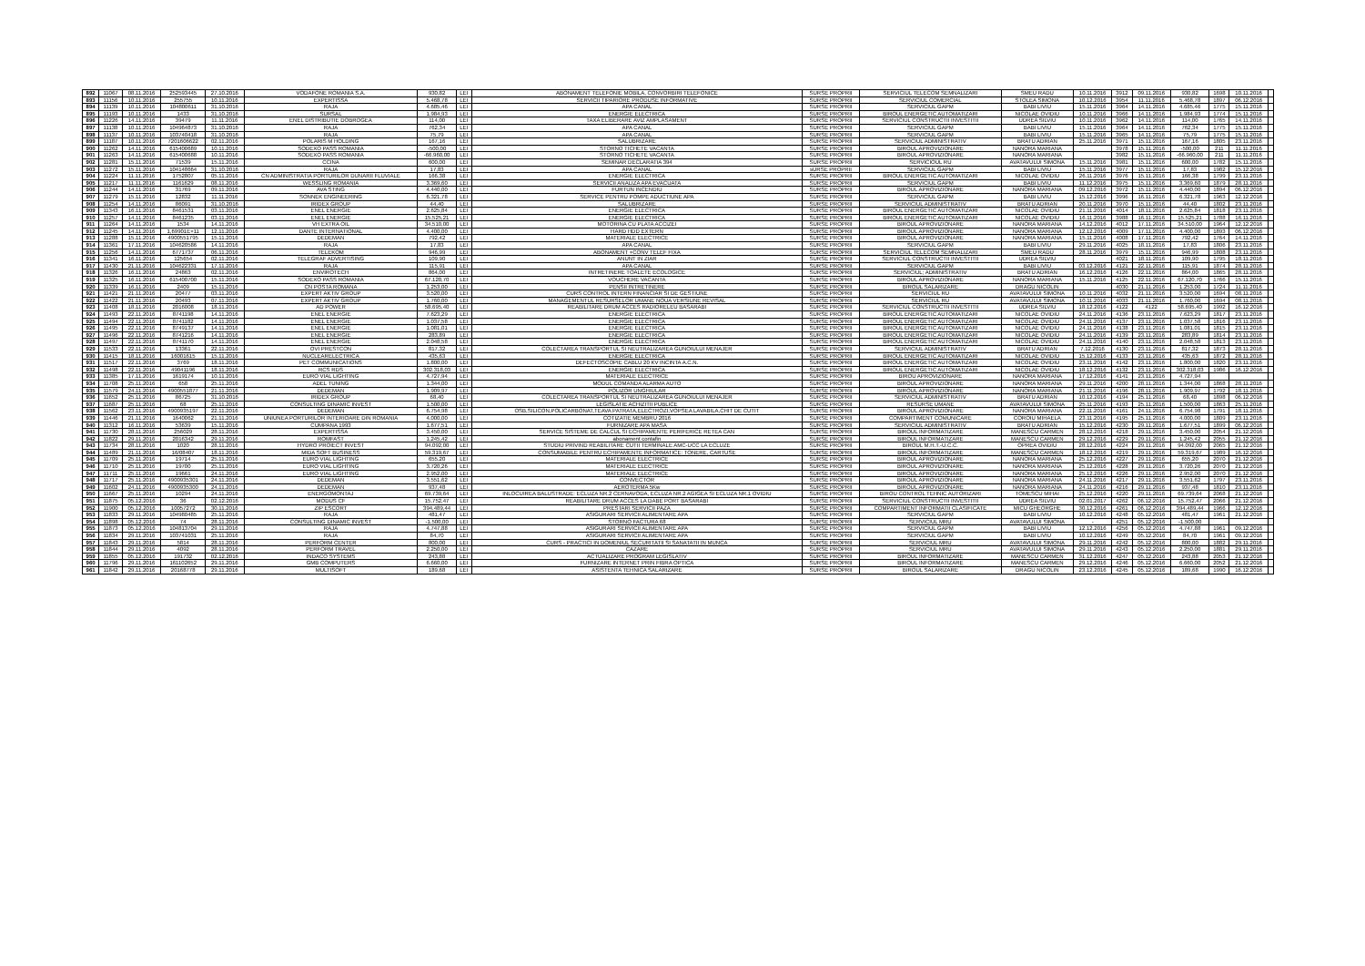| 892 | 11067 | 08.11.2016 | 252593445 | 27.10.2016 | VODAFONE ROMANIA S.A. | 930,82 | LEI | ABONAMENT TELEFONIE MOBILA, CONVORBIRI TELEFONICE | SURSE PROPRII | SERVICIUL TELECOM SEMNALIZARI | SMEU RADU | 10.11.2016 | 3912 | 09.11.2016 | 930,82 | 1698 | 10.11.2016 | |
| 893 | 11156 | 10.11.2016 | 255755 | 10.11.2016 | EXPERTISSA | 5.468,78 | LEI | SERVICII TIPARIORE PRODUSE INFORMATIVE | SURSE PROPRII | SERVICIUL COMERCIAL | STOLEA SIMONA | 10.12.2016 | 3954 | 11.11.2016 | 5.468,78 | 1897 | 06.12.2016 | |
| 894 | 11139 | 10.11.2016 | 104800611 | 31.10.2016 | RAJA | 4.685,46 | LEI | APA CANAL | SURSE PROPRII | SERVICIUL GAPM | BABI LIVIU | 15.11.2016 | 3964 | 14.11.2016 | 4.685,46 | 1775 | 15.11.2016 | |
| 895 | 11193 | 10.11.2016 | 1433 | 31.10.2016 | SURSAL | 1.984,93 | LEI | ENERGIE ELECTRICA | SURSE PROPRII | BIROUL ENERGETIC AUTOMATIZARI | NICOLAE OVIDIU | 10.11.2016 | 3966 | 14.11.2016 | 1.984,93 | 1774 | 15.11.2016 | |
| 896 | 11226 | 14.11.2016 | 39479 | 11.11.2016 | ENEL DISTRIBUTIE DOBROGEA | 114,00 | LEI | TAXA ELIBERARE AVIZ AMPLASAMENT | SURSE PROPRII | SERVICIUL CONSTRUCTII INVESTITII | UDREA SILVIU | 10.11.2016 | 3962 | 14.11.2016 | 114,00 | 1765 | 14.11.2016 | |
| 897 | 11138 | 10.11.2016 | 104964873 | 31.10.2016 | RAJA | 762,34 | LEI | APA CANAL | SURSE PROPRII | SERVICIUL GAPM | BABI LIVIU | 15.11.2016 | 3964 | 14.11.2016 | 762,34 | 1775 | 15.11.2016 | |
| 898 | 11137 | 10.11.2016 | 103740418 | 31.10.2016 | RAJA | 75,79 | LEI | APA CANAL | SURSE PROPRII | SERVICIUL GAPM | BABI LIVIU | 15.11.2016 | 3965 | 14.11.2016 | 75,79 | 1775 | 15.11.2016 | |
| 899 | 11187 | 10.11.2016 | 7201606622 | 02.11.2016 | POLARIS M HOLDING | 167,16 | LEI | SALUBRIZARE | SURSE PROPRII | SERVICIUL ADMINISTRATIV | BRATU ADRIAN | 25.11.2016 | 3971 | 15.11.2016 | 167,16 | 1805 | 23.11.2016 | |
| 900 | 11262 | 14.11.2016 | 615400689 | 10.11.2016 | SODEXO PASS ROMANIA | -500,00 | LEI | STORNO TICHETE VACANTA | SURSE PROPRII | BIROUL APROVIZIONARE | NANORA MARIANA | | 3978 | 15.11.2016 | -500,00 | 211 | 11.11.2016 | |
| 901 | 11263 | 14.11.2016 | 615400688 | 10.11.2016 | SODEXO PASS ROMANIA | -66.960,00 | LEI | STORNO TICHETE VACANTA | SURSE PROPRII | BIROUL APROVIZIONARE | NANORA MARIANA | | 3982 | 15.11.2016 | -66.960,00 | 211 | 11.11.2016 | |
| 902 | 11281 | 15.11.2016 | 71539 | 15.11.2016 | CCINA | 600,00 | LEI | SEMINAR DECLARATIA 394 | SURSE PROPRII | SERVICIOUL RU | AVATAVULUI SIMONA | 15.11.2016 | 3981 | 15.11.2016 | 600,00 | 1782 | 15.11.2016 | |
| 903 | 11272 | 15.11.2016 | 104148664 | 31.10.2016 | RAJA | 17,83 | LEI | APA CANAL | sURSE PROPRII | SERVICIUL GAPM | BABI LIVIU | 15.11.2016 | 3977 | 15.11.2016 | 17,83 | 1982 | 15.12.2016 | |
| 904 | 11224 | 11.11.2016 | 1752807 | 05.11.2016 | CN ADMINISTRATIA PORTURILOR DUNARII FLUVIALE | 166,38 | LEI | ENERGIE ELECTRICA | SURSE PROPRII | BIROUL ENERGETIC AUTOMATIZARI | NICOLAE OVIDIU | 26.11.2016 | 3976 | 15.11.2016 | 166,38 | 1799 | 23.11.2016 | |
| 905 | 11217 | 11.11.2016 | 1161629 | 08.11.2016 | WESSLING ROMANIA | 3.369,60 | LEI | SERVICII ANALIZA APA EVACUATA | SURSE PROPRII | SERVICIUL GAPM | BABI LIVIU | 11.12.2016 | 3975 | 15.11.2016 | 3.369,60 | 1879 | 28.11.2016 | |
| 906 | 11244 | 14.11.2016 | 31769 | 09.11.2016 | AVA STING | 4.440,00 | LEI | FURTUN INCENDIU | SURSE PROPRII | BIROUL APROVIZIONARE | NANORA MARIANA | 09.12.2016 | 3972 | 15.11.2016 | 4.440,00 | 1894 | 06.12.2016 | |
| 907 | 11279 | 15.11.2016 | 12832 | 11.11.2016 | SONNEK ENGINEERING | 6.321,78 | LEI | SERVICE PENTRU POMPE ADUCTIUNE APA | SURSE PROPRII | SERVICIUL GAPM | BABI LIVIU | 15.12.2016 | 3996 | 16.11.2016 | 6.321,78 | 1963 | 12.12.2016 | |
| 908 | 11254 | 14.11.2016 | 86091 | 31.10.2016 | IRIDEX GROUP | 44,40 | LEI | SALUBRIZARE | SURSE PROPRII | SERVICIUL ADMINISTRATIV | BRATU ADRIAN | 20.11.2016 | 3970 | 15.11.2016 | 44,40 | 1802 | 23.11.2016 | |
| 909 | 11343 | 16.11.2016 | 8461531 | 03.11.2016 | ENEL ENERGIE | 2.625,84 | LEI | ENERGIE ELECTRICA | SURSE PROPRII | BIROUL ENERGETIC AUTOMATIZARI | NICOLAE OVIDIU | 21.11.2016 | 4014 | 18.11.2016 | 2.625,84 | 1818 | 23.11.2016 | |
| 910 | 11257 | 14.11.2016 | 8461235 | 03.11.2016 | ENEL ENERGIE | 15.525,21 | LEI | ENERGIE ELECTRICA | SURSE PROPRII | BIROUL ENERGETIC AUTOMATIZARI | NICOLAE OVIDIU | 16.11.2016 | 3988 | 16.11.2016 | 15.525,21 | 1788 | 16.11.2016 | |
| 911 | 11264 | 14.11.2016 | 1534 | 14.11.2016 | VH EXTRA OIL | 34.510,00 | LEI | MOTORINA CU PLATA ACCIZEI | SURSE PROPRII | BIROUL APROVIZIONARE | NANORA MARIANA | 14.12.2016 | 4012 | 17.11.2016 | 34.510,00 | 1964 | 12.12.2016 | |
| 912 | 11245 | 14.11.2016 | 1,69901E+11 | 12.11.2016 | DANTE INTERNATIONAL | 4.400,00 | LEI | HARD HDD EXTERN | SURSE PROPRII | BIROUL APROVIZIONARE | NANORA MARIANA | 12.12.2016 | 4009 | 17.11.2016 | 4.400,00 | 1893 | 06.12.2016 | |
| 913 | 11288 | 15.11.2016 | 4900551795 | 15.11.2016 | DEDEMAN | 792,42 | LEI | MATERIALE ELECTRICE | SURSE PROPRII | BIROUL APROVIZIONARE | NANORA MARIANA | 15.11.2016 | 4008 | 17.11.2016 | 792,42 | 1764 | 14.11.2016 | |
| 914 | 11361 | 17.11.2016 | 104620586 | 14.11.2016 | RAJA | 17,83 | LEI | APA CANAL | SURSE PROPRII | SERVICIUL GAPM | BABI LIVIU | 29.11.2016 | 4025 | 18.11.2016 | 17,83 | 1806 | 23.11.2016 | |
| 915 | 11256 | 14.11.2016 | 6771737 | 06.11.2016 | TELEKOM | 946,99 | LEI | ABONAMENT +CONV TELEF FIXA | SURSE PROPRII | SERVICIUL TELECOM SEMNALIZARI | SMEU RADU | 28.11.2016 | 3979 | 15.11.2016 | 946,99 | 1808 | 23.11.2016 | |
| 916 | 11341 | 16.11.2016 | 125654 | 02.11.2016 | TELEGRAF ADVERTISING | 109,90 | LEI | ANUNT IN ZIAR | SURSE PROPRII | SERVICIUL CONSTRUCTII INVESTITII | UDREA SILVIU | | 4021 | 18.11.2016 | 109,90 | 1795 | 18.11.2016 | |
| 917 | 11430 | 21.11.2016 | 104622331 | 17.11.2016 | RAJA | 115,91 | LEI | APA CANAL | SURSE PROPRII | SERVICIUL GAPM | BABI LIVIU | 03.12.2016 | 4121 | 22.11.2016 | 115,91 | 1874 | 28.11.2016 | |
| 918 | 11326 | 16.11.2016 | 24863 | 02.11.2016 | ENVIROTECH | 864,00 | LEI | INTRETINERE TOALETE ECOLOGICE | SURSE PROPRII | SERVICIUL; ADMINISTRATIV | BRATU ADRIAN | 16.12.2016 | 4126 | 22.11.2016 | 864,00 | 1865 | 28.11.2016 | |
| 919 | 11325 | 16.11.2016 | 615400700 | 15.11.2016 | SODEXO PASS ROMANIA | 67.120,70 | LEI | VOUCHERE VACANTA | SURSE PROPRII | BIROUL APROVIZIONARE | NANORA MARIANA | 15.11.2016 | 4125 | 22.11.2016 | 67.120,70 | 1766 | 15.11.2016 | |
| 920 | 11339 | 16.11.2016 | 2409 | 15.11.2016 | CN POSTA ROMANA | 1.253,00 | LEI | PENSII INTRETINERE | SURSE PROPRII | BIROUL SALARIZARE | DRAGU NICOLIN | | 4030 | 21.11.2016 | 1.253,00 | 1724 | 11.11.2016 | |
| 921 | 11421 | 21.11.2016 | 20477 | 03.11.2016 | EXPERT AKTIV GROUP | 3.520,00 | LEI | CURS CONTROL INTERN FINANCIAR SI DE GESTIUNE | SURSE PROPRII | SERVICIUL RU | AVATAVULUI SIMONA | 10.11.2016 | 4032 | 21.11.2016 | 3.520,00 | 1694 | 08.11.2016 | |
| 922 | 11422 | 21.11.2016 | 20493 | 07.11.2016 | EXPERT AKTIV GROUP | 1.760,00 | LEI | MANAGEMENTUL RESURSELOR UMANE NOUA VERSIUNE REVISAL | SURSE PROPRII | SERVICIUL RU | AVATAVULUI SIMONA | 10.11.2016 | 4033 | 21.11.2016 | 1.760,00 | 1694 | 08.11.2016 | |
| 923 | 11408 | 18.11.2016 | 2016008 | 18.11.2016 | AD POWER | 58.695,40 | LEI | REABILITARE DRUM ACCES RADIORELEU BASARABI | SURSE PROPRII | SERVICIUL CONSTRUCTII INVESTITII | UDREA SILVIU | 18.12.2016 | 4122 | 4122 | 58.695,40 | 1992 | 16.12.2016 | |
| 924 | 11493 | 22.11.2016 | 8741198 | 14.11.2016 | ENEL ENERGIE | 7.623,29 | LEI | ENERGIE ELECTRICA | SURSE PROPRII | BIROUL ENERGETIC AUTOMATIZARI | NICOLAE OVIDIU | 24.11.2016 | 4136 | 23.11.2016 | 7.623,29 | 1817 | 23.11.2016 | |
| 925 | 11494 | 22.11.2016 | 8741182 | 14.11.2016 | ENEL ENERGIE | 1.037,58 | LEI | ENERGIE ELECTRICA | SURSE PROPRII | BIROUL ENERGETIC AUTOMATIZARI | NICOLAE OVIDIU | 24.11.2016 | 4137 | 23.11.2016 | 1.037,58 | 1816 | 23.11.2016 | |
| 926 | 11495 | 22.11.2016 | 8749137 | 14.11.2016 | ENEL ENERGIE | 1.081,01 | LEI | ENERGIE ELECTRICA | SURSE PROPRII | BIROUL ENERGETIC AUTOMATIZARI | NICOLAE OVIDIU | 24.11.2016 | 4138 | 23.11.2016 | 1.081,01 | 1815 | 23.11.2016 | |
| 927 | 11496 | 22.11.2016 | 8741216 | 14.11.2016 | ENEL ENERGIE | 283,89 | LEI | ENERGIE ELECTRICA | SURSE PROPRII | BIROUL ENERGETIC AUTOMATIZARI | NICOLAE OVIDIU | 24.11.2016 | 4139 | 23.11.2016 | 283,89 | 1814 | 23.11.2016 | |
| 928 | 11497 | 22.11.2016 | 8741170 | 14.11.2016 | ENEL ENERGIE | 2.048,58 | LEI | ENERGIE ELECTRICA | SURSE PROPRII | BIROUL ENERGETIC AUTOMATIZARI | NICOLAE OVIDIU | 24.11.2016 | 4140 | 23.11.2016 | 2.048,58 | 1813 | 23.11.2016 | |
| 929 | 11533 | 22.11.2016 | 13361 | 22.11.2016 | OVI PRESTCON | 817,32 | LEI | COLECTAREA TRANSPORTUL SI NEUTRALIZAREA GUNOIULUI MENAJER | SURSE PROPRII | SERVICIUL ADMINISTRATIV | BRATU ADRIAN | 7.12.2016 | 4130 | 23.11.2016 | 817,32 | 1873 | 28.11.2016 | |
| 930 | 11415 | 18.11.2016 | 16001615 | 15.11.2016 | NUCLEARELECTRICA | 435,63 | LEI | ENERGIE ELECTRICA | SURSE PROPRII | BIROUL ENERGETIC AUTOMATIZARI | NICOLAE OVIDIU | 15.12.2016 | 4133 | 23.11.2016 | 435,63 | 1872 | 28.11.2016 | |
| 931 | 11517 | 22.11.2016 | 3769 | 18.11.2016 | PET COMMUNICATIONS | 1.800,00 | LEI | DEFECTOSCOPIE CABLU 20 KV INCINTA A.C.N. | SURSE PROPRII | BIROUL ENERGETIC AUTOMATIZARI | NICOLAE OVIDIU | 23.11.2016 | 4142 | 23.11.2016 | 1.800,00 | 1820 | 23.11.2016 | |
| 932 | 11498 | 22.11.2016 | 49041196 | 18.11.2016 | RCS RDS | 302.318,03 | LEI | ENERGIE ELECTRICA | SURSE PROPRII | BIROUL ENERGETIC AUTOMATIZARI | NICOLAE OVIDIU | 18.12.2016 | 4132 | 23.11.2016 | 302.318,03 | 1986 | 16.12.2016 | |
| 933 | 11385 | 17.11.2016 | 1619174 | 10.11.2016 | EURO VIAL LIGHTING | 4.727,94 | LEI | MATERIALE ELECTRICE | SURSE PROPRII | BIROU APROVIZIONARE | NANORA MARIANA | 17.12.2016 | 4141 | 23.11.2016 | 4.727,94 | | | |
| 934 | 11708 | 25.11.2016 | 658 | 25.11.2016 | ADEL TUNING | 1.344,00 | LEI | MODUL COMANDA ALARMA AUTO | SURSE PROPRII | BIROUL APROVIZIONARE | NANORA MARIANA | 29.11.2016 | 4200 | 28.11.2016 | 1.344,00 | 1868 | 28.11.2016 | |
| 935 | 11579 | 24.11.2016 | 4900551877 | 21.11.2016 | DEDEMAN | 1.909,97 | LEI | POLIZOR UNGHIULAR | SURSE PROPRII | BIROUL APROVIZIONARE | NANORA MARIANA | 21.11.2016 | 4196 | 28.11.2016 | 1.909,97 | 1792 | 18.11.2016 | |
| 936 | 11652 | 25.11.2016 | 86725 | 31.10.2016 | IRIDEX GROUP | 68,40 | LEI | COLECTAREA TRANSPORTUL SI NEUTRALIZAREA GUNOIULUI MENAJER | SURSE PROPRII | SERVICIUL ADMINISTRATIV | BRATU ADRIAN | 10.12.2016 | 4194 | 25.11.2016 | 68,40 | 1898 | 06.12.2016 | |
| 937 | 11687 | 25.11.2016 | 68 | 25.11.2016 | CONSULTING DINAMIC INVEST | 1.500,00 | LEI | LEGISLATIE ACHIZITII PUBLICE | SURSE PROPRII | RESURSE UMANE | AVATAVULUI SIMONA | 25.11.2016 | 4193 | 25.11.2016 | 1.500,00 | 1863 | 25.11.2016 | |
| 938 | 11562 | 23.11.2016 | 4900935197 | 22.11.2016 | DEDEMAN | 6.754,98 | LEI | OSB,SILICON,POLICARBONAT,TEAVA PATRATA,ELECTROZI,VOPSEA LAVABILA,CHIT DE CUTIT | SURSE PROPRII | BIROUL APROVIZIONARE | NANORA MARIANA | 22.11.2016 | 4161 | 24.11.2016 | 6.754,98 | 1791 | 18.11.2016 | |
| 939 | 11446 | 21.11.2016 | 1640062 | 21.11.2016 | UNIUNEA PORTURILOR INTERIOARE DIN ROMANIA | 4.000,00 | LEI | COTIZATIE MEMBRU 2016 | SURSE PROPRII | COMPARTIMENT COMUNICARE | COROIU MIHAELA | 23.11.2016 | 4195 | 25.11.2016 | 4.000,00 | 1809 | 23.11.2016 | |
| 940 | 11312 | 16.11.2016 | 53639 | 15.11.2016 | CUMPANA 1993 | 1.677,51 | LEI | FURNIZARE APA MASA | SURSE PROPRII | SERVICIUL ADMINISTRATIV | BRATU ADRIAN | 15.12.2016 | 4230 | 29.11.2016 | 1.677,51 | 1899 | 06.12.2016 | |
| 941 | 11730 | 28.11.2016 | 256029 | 28.11.2016 | EXPERTISSA | 3.450,00 | LEI | SERVICE SISTEME DE CALCUL SI ECHIPAMENTE PERIFERICE RETEA CAN | SURSE PROPRII | BIROUL INFORMATIZARE | MANESCU CARMEN | 28.12.2016 | 4218 | 29.11.2016 | 3.450,00 | 2054 | 21.12.2016 | |
| 942 | 11822 | 29.11.2016 | 2016342 | 29.11.2016 | ROMFAST | 1.245,42 | LEI | abonament contafin | SURSE PROPRII | BIROUL INFORMATIZARE | MANESCU CARMEN | 29.12.2016 | 4229 | 29.11.2016 | 1.245,42 | 2055 | 21.12.2016 | |
| 943 | 11734 | 28.11.2016 | 1020 | 28.11.2016 | HYDRO PROIECT INVEST | 94.092,00 | LEI | STUDIU PRIVIND REABILITARE CUTII TERMINALE AMC-UCC LA ECLUZE | SURSE PROPRII | BIROUL M.H.T.-U.C.C. | OPREA OVIDIU | 28.12.2016 | 4224 | 29.11.2016 | 94.092,00 | 2065 | 21.12.2016 | |
| 944 | 11489 | 21.11.2016 | 16/08407 | 18.11.2016 | MIDA SOFT BUSINESS | 59.319,67 | LEI | CONSUMABILE PENTRU ECHIPAMENTE INFORMATICE: TONERE, CARTUSE | SURSE PROPRII | BIROUL INFORMATIZARE | MANESCU CARMEN | 18.12.2016 | 4219 | 29.11.2016 | 59.319,67 | 1989 | 16.12.2016 | |
| 945 | 11709 | 25.11.2016 | 19714 | 25.11.2016 | EURO VIAL LIGHTING | 655,20 | LEI | MATERIALE ELECTRICE | SURSE PROPRII | BIROUL APROVIZIONARE | NANORA MARIANA | 25.12.2016 | 4227 | 29.11.2016 | 655,20 | 2070 | 21.12.2016 | |
| 946 | 11710 | 25.11.2016 | 19700 | 25.11.2016 | EURO VIAL LIGHTING | 3.720,26 | LEI | MATERIALE ELECTRICE | SURSE PROPRII | BIROUL APROVIZIONARE | NANORA MARIANA | 25.12.2016 | 4228 | 29.11.2016 | 3.720,26 | 2070 | 21.12.2016 | |
| 947 | 11711 | 25.11.2016 | 19661 | 24.11.2016 | EURO VIAL LIGHTING | 2.952,00 | LEI | MATERIALE ELECTRICE | SURSE PROPRII | BIROUL APROVIZIONARE | NANORA MARIANA | 25.12.2016 | 4226 | 29.11.2016 | 2.952,00 | 2070 | 21.12.2016 | |
| 948 | 11717 | 25.11.2016 | 4900935301 | 24.11.2016 | DEDEMAN | 3.551,62 | LEI | CONVECTOR | SURSE PROPRII | BIROUL APROVIZIONARE | NANORA MARIANA | 24.11.2016 | 4217 | 29.11.2016 | 3.551,62 | 1797 | 23.11.2016 | |
| 949 | 11602 | 24.11.2016 | 4900935300 | 24.11.2016 | DEDEMAN | 937,48 | LEI | AEROTERMA 5Kw | SURSE PROPRII | BIROUL APROVIZIONARE | NANORA MARIANA | 24.11.2016 | 4216 | 29.11.2016 | 937,48 | 1810 | 23.11.2016 | |
| 950 | 11667 | 25.11.2016 | 10294 | 24.11.2016 | ENERGOMONTAJ | 69.739,64 | LEI | INLOCUIREA BALUSTRADE: ECLUZA NR.2 CERNAVODA, ECLUZA NR.2 AGIGEA SI ECLUZA NR.1 OVIDIU | SURSE PROPRII | BIROU CONTROL TEHNIC AUTORIZARI | TOMESCU MIHAI | 25.12.2016 | 4220 | 29.11.2016 | 69.739,64 | 2068 | 21.12.2016 | |
| 951 | 11875 | 05.12.2016 | 36 | 02.12.2016 | MODUS CF | 15.752,47 | LEI | REABILITARE DRUM ACCES LA DABE PORT BASARABI | SURSE PROPRII | SERVICIUL CONSTRUCTII INVESTITII | UDREA SILVIU | 02.01.2017 | 4262 | 06.12.2016 | 15.752,47 | 2066 | 21.12.2016 | |
| 952 | 11900 | 05.12.2016 | 10057272 | 30.11.2016 | ZIP ESCORT | 394.489,44 | LEI | PRESTARI SERVICII PAZA | SURSE PROPRII | COMPARTIMENT INFORMATII CLASIFICATE | MICU GHEORGHE | 30.12.2016 | 4261 | 06.12.2016 | 394.489,44 | 1966 | 12.12.2016 | |
| 953 | 11833 | 29.11.2016 | 104980485 | 25.11.2016 | RAJA | 481,47 | LEI | ASIGURARI SERVICII ALIMENTARE APA | SURSE PROPRII | SERVICIUL GAPM | BABI LIVIU | 10.12.2016 | 4248 | 05.12.2016 | 481,47 | 1961 | 21.12.2016 | |
| 954 | 11898 | 05.12.2016 | 74 | 28.11.2016 | CONSULTING DINAMIC INVEST | -1.500,00 | LEI | STORNO FACTURA 68 | SURSE PROPRII | SERVICIUL MRU | AVATAVULUI SIMONA | - | 4251 | 05.12.2016 | -1.500,00 | | | |
| 955 | 11873 | 05.12.2016 | 104813704 | 29.11.2016 | RAJA | 4.747,88 | LEI | ASIGURARI SERVICII ALIMENTARE APA | SURSE PROPRII | SERVICIUL GAPM | BABI LIVIU | 12.12.2016 | 4256 | 05.12.2016 | 4.747,88 | 1961 | 09.12.2016 | |
| 956 | 11834 | 29.11.2016 | 103741031 | 25.11.2016 | RAJA | 84,70 | LEI | ASIGURARI SERVICII ALIMENTARE APA | SURSE PROPRII | SERVICIUL GAPM | BABI LIVIU | 10.12.2016 | 4249 | 05.12.2016 | 84,70 | 1961 | 09.12.2016 | |
| 957 | 11843 | 29.11.2016 | 5814 | 28.11.2016 | PERFORM CENTER | 800,00 | LEI | CURS - PRACTICI IN DOMENIUL SECURITATII SI SANATATII IN MUNCA | SURSE PROPRII | SERVICIUL MRU | AVATAVULUI SIMONA | 29.11.2016 | 4242 | 05.12.2016 | 800,00 | 1882 | 29.11.2016 | |
| 958 | 11844 | 29.11.2016 | 4092 | 28.11.2016 | PERFORM TRAVEL | 2.250,00 | LEI | CAZARE | SURSE PROPRII | SERVICIUL MRU | AVATAVULUI SIMONA | 29.11.2016 | 4243 | 05.12.2016 | 2.250,00 | 1881 | 29.11.2016 | |
| 959 | 11855 | 05.12.2016 | 191732 | 02.12.2016 | INDACO SYSTEMS | 243,88 | LEI | ACTUALIZARE PROGRAM LEGISLATIV | SURSE PROPRII | BIROUL INFORMATIZARE | MANESCU CARMEN | 31.12.2016 | 4247 | 05.12.2016 | 243,88 | 2053 | 21.12.2016 | |
| 960 | 11796 | 29.11.2016 | 161102652 | 29.11.2016 | GMB COMPUTERS | 6.660,00 | LEI | FURNIZARE INTERNET PRIN FIBRA OPTICA | SURSE PROPRII | BIROUL INFORMATIZARE | MANESCU CARMEN | 29.12.2016 | 4246 | 05.12.2016 | 6.660,00 | 2052 | 21.12.2016 | |
| 961 | 11842 | 29.11.2016 | 20168778 | 29.11.2016 | MULTISOFT | 189,68 | LEI | ASISTENTA TEHNICA SALARIZARE | SURSE PROPRII | BIROUL SALARIZARE | DRAGU NICOLIN | 23.12.2016 | 4245 | 05.12.2016 | 189,68 | 1990 | 16.12.2016 | |